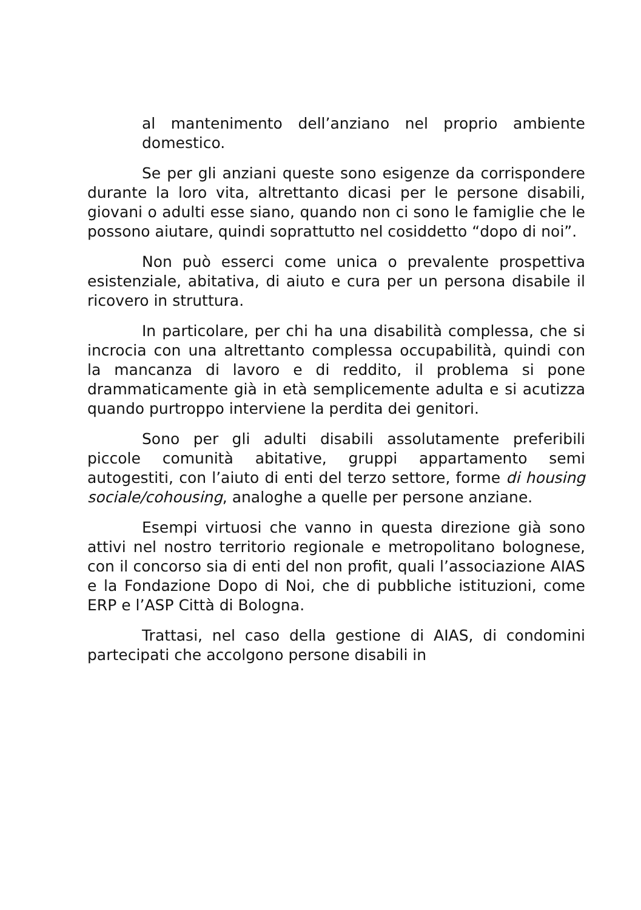al mantenimento dell’anziano nel proprio ambiente domestico.
Se per gli anziani queste sono esigenze da corrispondere durante la loro vita, altrettanto dicasi per le persone disabili, giovani o adulti esse siano, quando non ci sono le famiglie che le possono aiutare, quindi soprattutto nel cosiddetto “dopo di noi”.
Non può esserci come unica o prevalente prospettiva esistenziale, abitativa, di aiuto e cura per un persona disabile il ricovero in struttura.
In particolare, per chi ha una disabilità complessa, che si incrocia con una altrettanto complessa occupabilità, quindi con la mancanza di lavoro e di reddito, il problema si pone drammaticamente già in età semplicemente adulta e si acutizza quando purtroppo interviene la perdita dei genitori.
Sono per gli adulti disabili assolutamente preferibili piccole comunità abitative, gruppi appartamento semi autogestiti, con l’aiuto di enti del terzo settore, forme di housing sociale/cohousing, analoghe a quelle per persone anziane.
Esempi virtuosi che vanno in questa direzione già sono attivi nel nostro territorio regionale e metropolitano bolognese, con il concorso sia di enti del non profit, quali l’associazione AIAS e la Fondazione Dopo di Noi, che di pubbliche istituzioni, come ERP e l’ASP Città di Bologna.
Trattasi, nel caso della gestione di AIAS, di condomini partecipati che accolgono persone disabili in